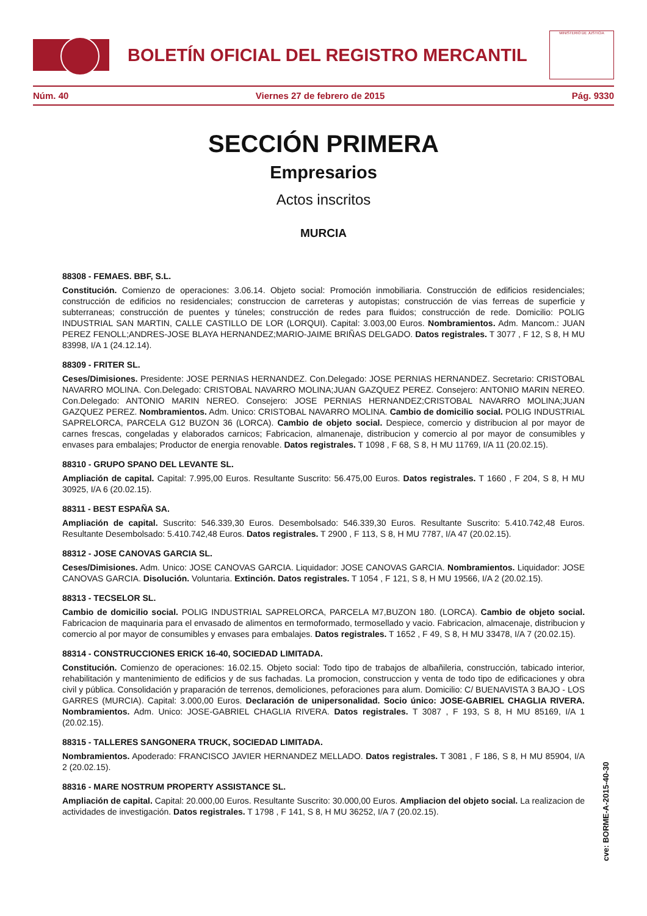BOLETÍN OFICIAL DEL REGISTRO MERCANTIL
MINISTERIO DE JUSTICIA
Núm. 40 Viernes 27 de febrero de 2015 Pág. 9330
SECCIÓN PRIMERA
Empresarios
Actos inscritos
MURCIA
88308 - FEMAES. BBF, S.L.
Constitución. Comienzo de operaciones: 3.06.14. Objeto social: Promoción inmobiliaria. Construcción de edificios residenciales; construcción de edificios no residenciales; construccion de carreteras y autopistas; construcción de vias ferreas de superficie y subterraneas; construcción de puentes y túneles; construcción de redes para fluidos; construcción de rede. Domicilio: POLIG INDUSTRIAL SAN MARTIN, CALLE CASTILLO DE LOR (LORQUI). Capital: 3.003,00 Euros. Nombramientos. Adm. Mancom.: JUAN PEREZ FENOLL;ANDRES-JOSE BLAYA HERNANDEZ;MARIO-JAIME BRIÑAS DELGADO. Datos registrales. T 3077 , F 12, S 8, H MU 83998, I/A 1 (24.12.14).
88309 - FRITER SL.
Ceses/Dimisiones. Presidente: JOSE PERNIAS HERNANDEZ. Con.Delegado: JOSE PERNIAS HERNANDEZ. Secretario: CRISTOBAL NAVARRO MOLINA. Con.Delegado: CRISTOBAL NAVARRO MOLINA;JUAN GAZQUEZ PEREZ. Consejero: ANTONIO MARIN NEREO. Con.Delegado: ANTONIO MARIN NEREO. Consejero: JOSE PERNIAS HERNANDEZ;CRISTOBAL NAVARRO MOLINA;JUAN GAZQUEZ PEREZ. Nombramientos. Adm. Unico: CRISTOBAL NAVARRO MOLINA. Cambio de domicilio social. POLIG INDUSTRIAL SAPRELORCA, PARCELA G12 BUZON 36 (LORCA). Cambio de objeto social. Despiece, comercio y distribucion al por mayor de carnes frescas, congeladas y elaborados carnicos; Fabricacion, almanenaje, distribucion y comercio al por mayor de consumibles y envases para embalajes; Productor de energia renovable. Datos registrales. T 1098 , F 68, S 8, H MU 11769, I/A 11 (20.02.15).
88310 - GRUPO SPANO DEL LEVANTE SL.
Ampliación de capital. Capital: 7.995,00 Euros. Resultante Suscrito: 56.475,00 Euros. Datos registrales. T 1660 , F 204, S 8, H MU 30925, I/A 6 (20.02.15).
88311 - BEST ESPAÑA SA.
Ampliación de capital. Suscrito: 546.339,30 Euros. Desembolsado: 546.339,30 Euros. Resultante Suscrito: 5.410.742,48 Euros. Resultante Desembolsado: 5.410.742,48 Euros. Datos registrales. T 2900 , F 113, S 8, H MU 7787, I/A 47 (20.02.15).
88312 - JOSE CANOVAS GARCIA SL.
Ceses/Dimisiones. Adm. Unico: JOSE CANOVAS GARCIA. Liquidador: JOSE CANOVAS GARCIA. Nombramientos. Liquidador: JOSE CANOVAS GARCIA. Disolución. Voluntaria. Extinción. Datos registrales. T 1054 , F 121, S 8, H MU 19566, I/A 2 (20.02.15).
88313 - TECSELOR SL.
Cambio de domicilio social. POLIG INDUSTRIAL SAPRELORCA, PARCELA M7,BUZON 180. (LORCA). Cambio de objeto social. Fabricacion de maquinaria para el envasado de alimentos en termoformado, termosellado y vacio. Fabricacion, almacenaje, distribucion y comercio al por mayor de consumibles y envases para embalajes. Datos registrales. T 1652 , F 49, S 8, H MU 33478, I/A 7 (20.02.15).
88314 - CONSTRUCCIONES ERICK 16-40, SOCIEDAD LIMITADA.
Constitución. Comienzo de operaciones: 16.02.15. Objeto social: Todo tipo de trabajos de albañileria, construcción, tabicado interior, rehabilitación y mantenimiento de edificios y de sus fachadas. La promocion, construccion y venta de todo tipo de edificaciones y obra civil y pública. Consolidación y praparación de terrenos, demoliciones, peforaciones para alum. Domicilio: C/ BUENAVISTA 3 BAJO - LOS GARRES (MURCIA). Capital: 3.000,00 Euros. Declaración de unipersonalidad. Socio único: JOSE-GABRIEL CHAGLIA RIVERA. Nombramientos. Adm. Unico: JOSE-GABRIEL CHAGLIA RIVERA. Datos registrales. T 3087 , F 193, S 8, H MU 85169, I/A 1 (20.02.15).
88315 - TALLERES SANGONERA TRUCK, SOCIEDAD LIMITADA.
Nombramientos. Apoderado: FRANCISCO JAVIER HERNANDEZ MELLADO. Datos registrales. T 3081 , F 186, S 8, H MU 85904, I/A 2 (20.02.15).
88316 - MARE NOSTRUM PROPERTY ASSISTANCE SL.
Ampliación de capital. Capital: 20.000,00 Euros. Resultante Suscrito: 30.000,00 Euros. Ampliacion del objeto social. La realizacion de actividades de investigación. Datos registrales. T 1798 , F 141, S 8, H MU 36252, I/A 7 (20.02.15).
cve: BORME-A-2015-40-30